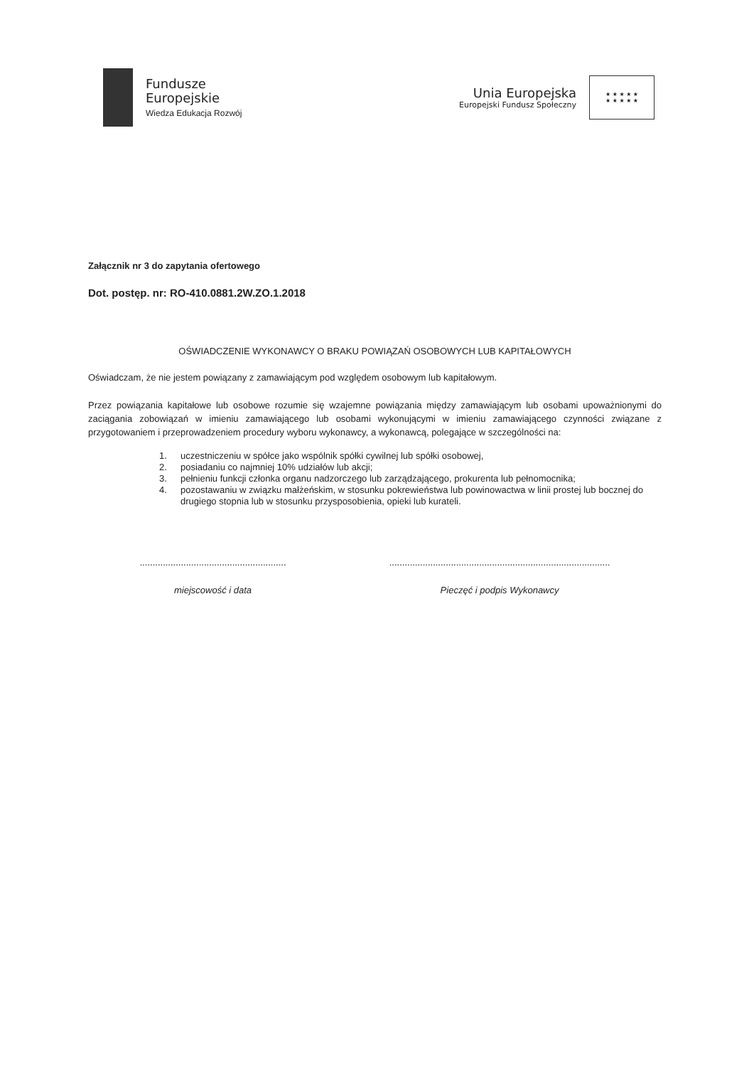Fundusze
Europejskie
Wiedza Edukacja Rozwój
Unia Europejska
Europejski Fundusz Społeczny
★ ★ ★ ★ ★
★ ★ ★ ★ ★
Załącznik nr 3 do zapytania ofertowego
Dot. postęp. nr: RO-410.0881.2W.ZO.1.2018
OŚWIADCZENIE WYKONAWCY O BRAKU POWIĄZAŃ OSOBOWYCH LUB KAPITAŁOWYCH
Oświadczam, że nie jestem powiązany z zamawiającym pod względem osobowym lub kapitałowym.
Przez powiązania kapitałowe lub osobowe rozumie się wzajemne powiązania między zamawiającym lub osobami upoważnionymi do zaciągania zobowiązań w imieniu zamawiającego lub osobami wykonującymi w imieniu zamawiającego czynności związane z przygotowaniem i przeprowadzeniem procedury wyboru wykonawcy, a wykonawcą, polegające w szczególności na:
1. uczestniczeniu w spółce jako wspólnik spółki cywilnej lub spółki osobowej,
2. posiadaniu co najmniej 10% udziałów lub akcji;
3. pełnieniu funkcji członka organu nadzorczego lub zarządzającego, prokurenta lub pełnomocnika;
4. pozostawaniu w związku małżeńskim, w stosunku pokrewieństwa lub powinowactwa w linii prostej lub bocznej do drugiego stopnia lub w stosunku przysposobienia, opieki lub kurateli.
.........................................................
miejscowość i data
......................................................................................
Pieczęć i podpis Wykonawcy